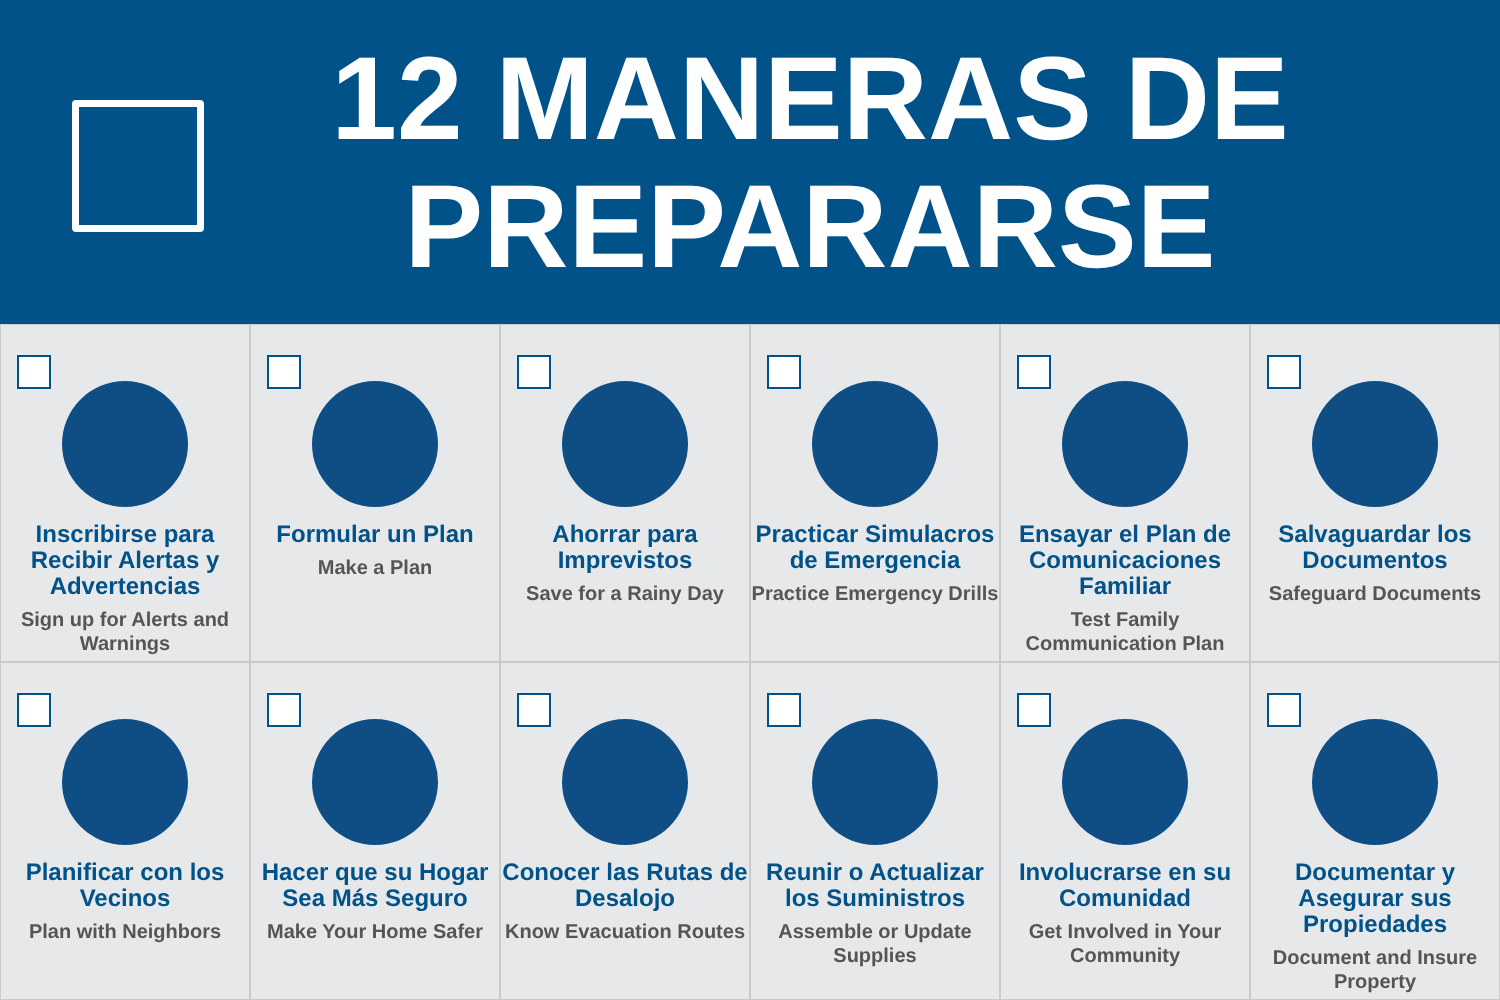12 MANERAS DE
PREPARARSE
Inscribirse para Recibir Alertas y Advertencias
Sign up for Alerts and Warnings
Formular un Plan
Make a Plan
Ahorrar para Imprevistos
Save for a Rainy Day
Practicar Simulacros de Emergencia
Practice Emergency Drills
Ensayar el Plan de Comunicaciones Familiar
Test Family Communication Plan
Salvaguardar los Documentos
Safeguard Documents
Planificar con los Vecinos
Plan with Neighbors
Hacer que su Hogar Sea Más Seguro
Make Your Home Safer
Conocer las Rutas de Desalojo
Know Evacuation Routes
Reunir o Actualizar los Suministros
Assemble or Update Supplies
Involucrarse en su Comunidad
Get Involved in Your Community
Documentar y Asegurar sus Propiedades
Document and Insure Property